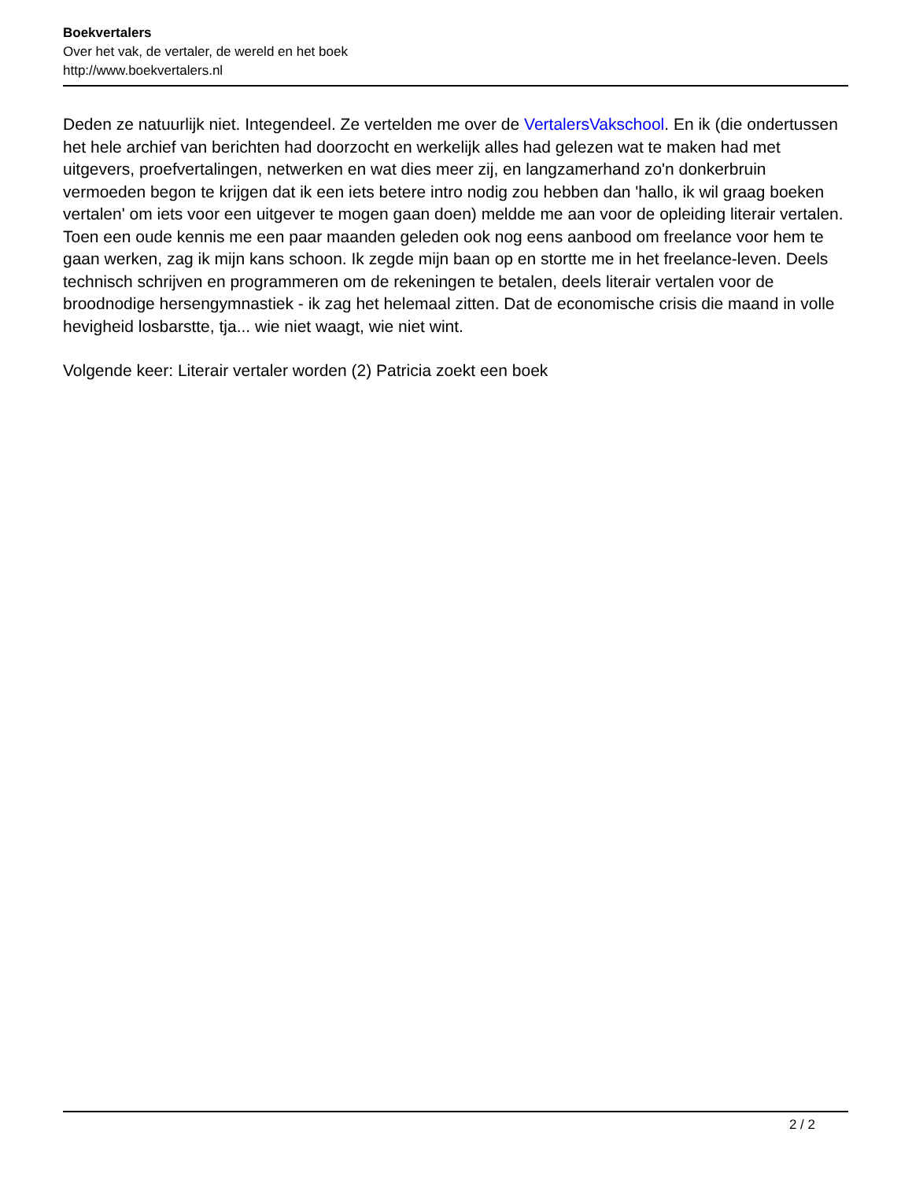Boekvertalers
Over het vak, de vertaler, de wereld en het boek
http://www.boekvertalers.nl
Deden ze natuurlijk niet. Integendeel. Ze vertelden me over de VertalersVakschool. En ik (die ondertussen het hele archief van berichten had doorzocht en werkelijk alles had gelezen wat te maken had met uitgevers, proefvertalingen, netwerken en wat dies meer zij, en langzamerhand zo'n donkerbruin vermoeden begon te krijgen dat ik een iets betere intro nodig zou hebben dan 'hallo, ik wil graag boeken vertalen' om iets voor een uitgever te mogen gaan doen) meldde me aan voor de opleiding literair vertalen. Toen een oude kennis me een paar maanden geleden ook nog eens aanbood om freelance voor hem te gaan werken, zag ik mijn kans schoon. Ik zegde mijn baan op en stortte me in het freelance-leven. Deels technisch schrijven en programmeren om de rekeningen te betalen, deels literair vertalen voor de broodnodige hersengymnastiek - ik zag het helemaal zitten. Dat de economische crisis die maand in volle hevigheid losbarstte, tja... wie niet waagt, wie niet wint.
Volgende keer: Literair vertaler worden (2) Patricia zoekt een boek
2 / 2